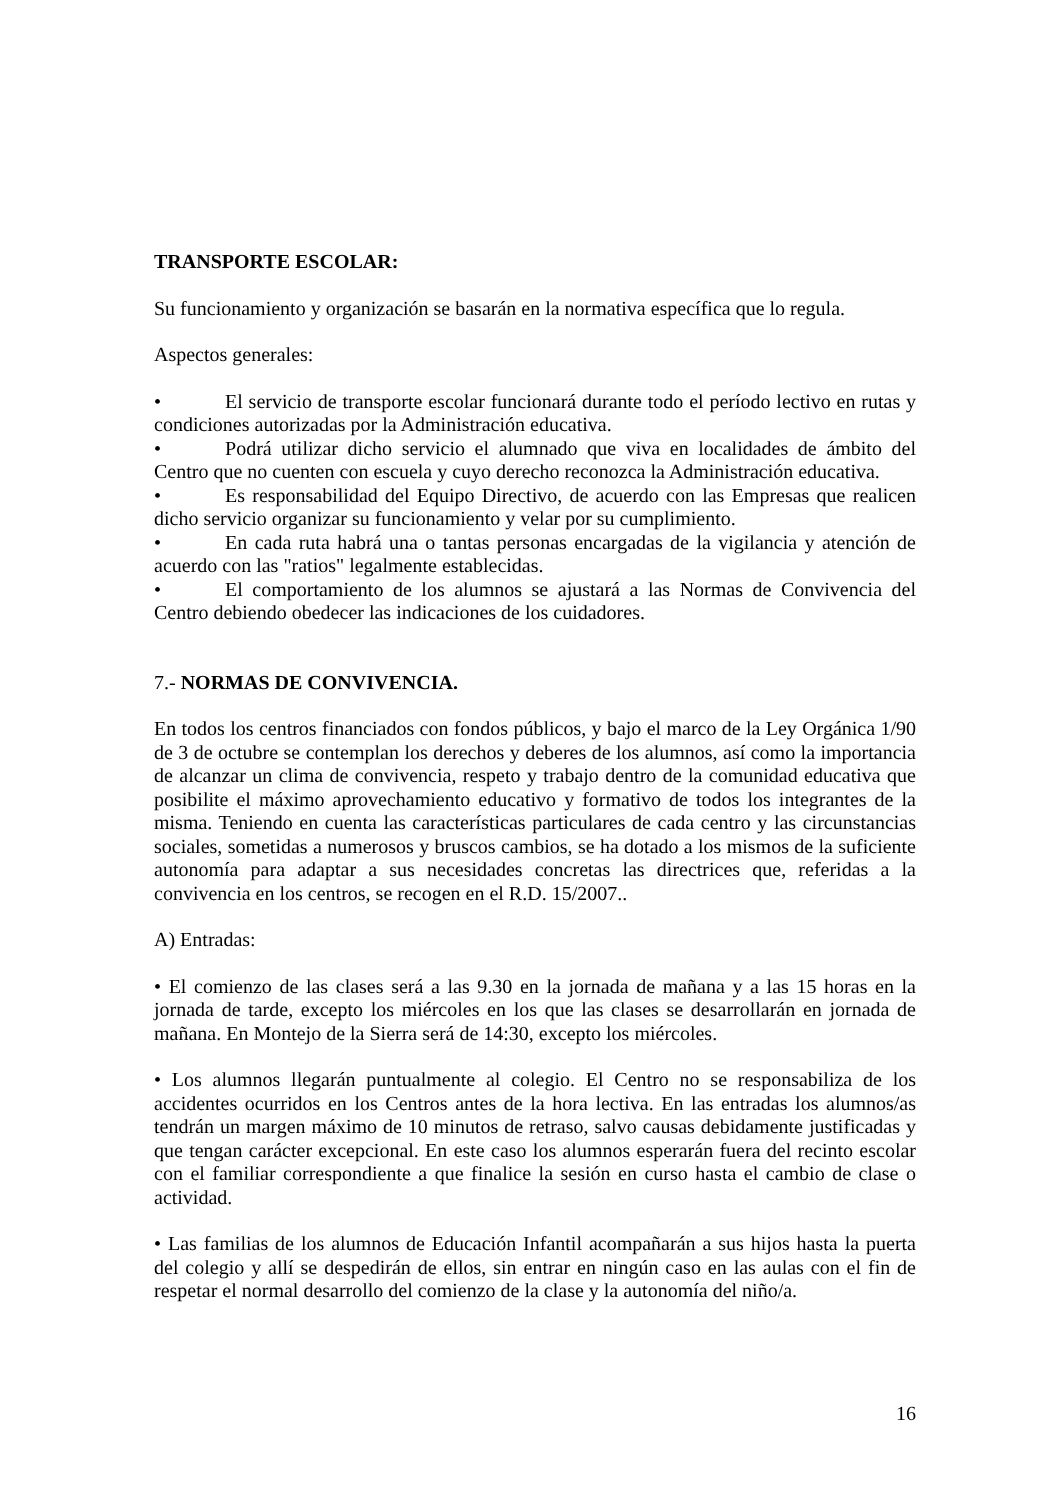TRANSPORTE ESCOLAR:
Su funcionamiento y organización se basarán en la normativa específica que lo regula.
Aspectos generales:
• El servicio de transporte escolar funcionará durante todo el período lectivo en rutas y condiciones autorizadas por la Administración educativa.
• Podrá utilizar dicho servicio el alumnado que viva en localidades de ámbito del Centro que no cuenten con escuela y cuyo derecho reconozca la Administración educativa.
• Es responsabilidad del Equipo Directivo, de acuerdo con las Empresas que realicen dicho servicio organizar su funcionamiento y velar por su cumplimiento.
• En cada ruta habrá una o tantas personas encargadas de la vigilancia y atención de acuerdo con las "ratios" legalmente establecidas.
• El comportamiento de los alumnos se ajustará a las Normas de Convivencia del Centro debiendo obedecer las indicaciones de los cuidadores.
7.- NORMAS DE CONVIVENCIA.
En todos los centros financiados con fondos públicos, y bajo el marco de la Ley Orgánica 1/90 de 3 de octubre se contemplan los derechos y deberes de los alumnos, así como la importancia de alcanzar un clima de convivencia, respeto y trabajo dentro de la comunidad educativa que posibilite el máximo aprovechamiento educativo y formativo de todos los integrantes de la misma. Teniendo en cuenta las características particulares de cada centro y las circunstancias sociales, sometidas a numerosos y bruscos cambios, se ha dotado a los mismos de la suficiente autonomía para adaptar a sus necesidades concretas las directrices que, referidas a la convivencia en los centros, se recogen en el R.D. 15/2007..
A) Entradas:
• El comienzo de las clases será a las 9.30 en la jornada de mañana y a las 15 horas en la jornada de tarde, excepto los miércoles en los que las clases se desarrollarán en jornada de mañana. En Montejo de la Sierra será de 14:30, excepto los miércoles.
• Los alumnos llegarán puntualmente al colegio. El Centro no se responsabiliza de los accidentes ocurridos en los Centros antes de la hora lectiva. En las entradas los alumnos/as tendrán un margen máximo de 10 minutos de retraso, salvo causas debidamente justificadas y que tengan carácter excepcional. En este caso los alumnos esperarán fuera del recinto escolar con el familiar correspondiente a que finalice la sesión en curso hasta el cambio de clase o actividad.
• Las familias de los alumnos de Educación Infantil acompañarán a sus hijos hasta la puerta del colegio y allí se despedirán de ellos, sin entrar en ningún caso en las aulas con el fin de respetar el normal desarrollo del comienzo de la clase y la autonomía del niño/a.
16